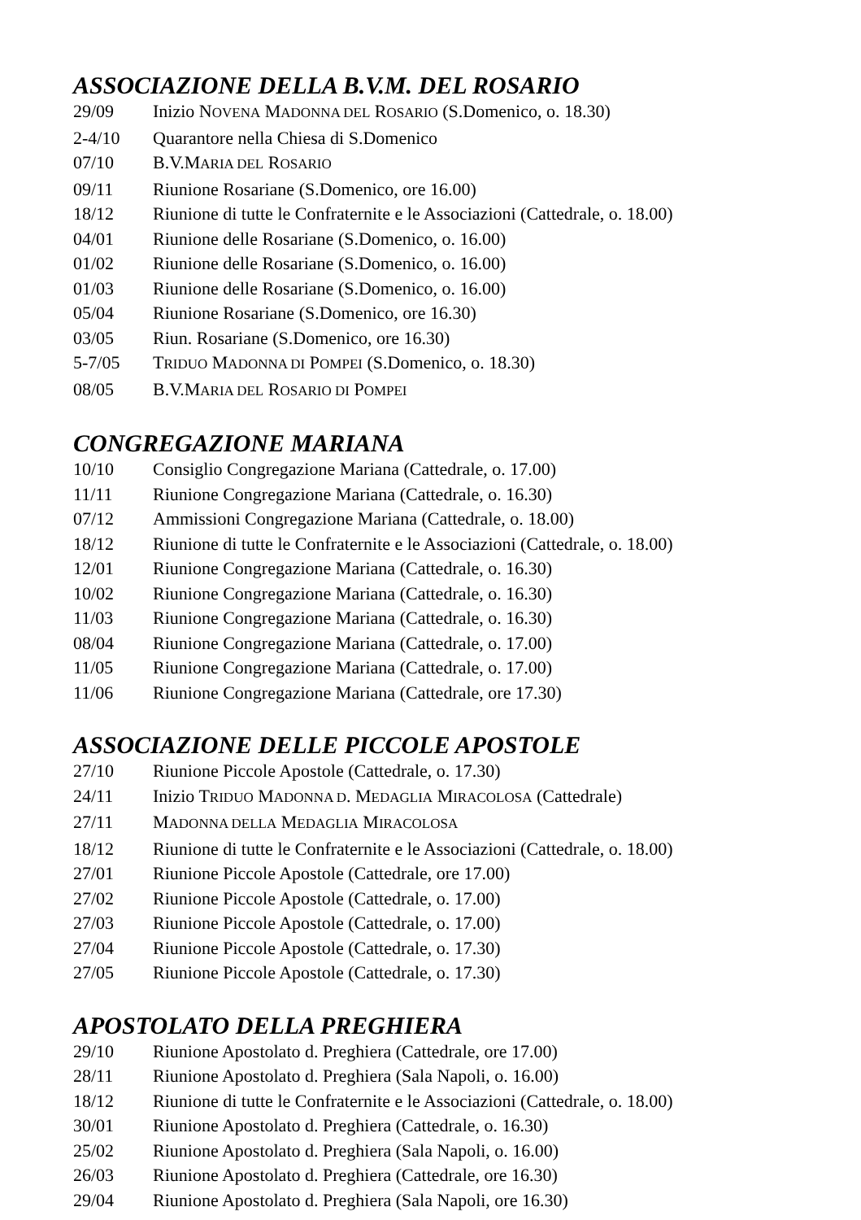ASSOCIAZIONE DELLA B.V.M. DEL ROSARIO
29/09 Inizio NOVENA MADONNA DEL ROSARIO (S.Domenico, o. 18.30)
2-4/10 Quarantore nella Chiesa di S.Domenico
07/10 B.V.MARIA DEL ROSARIO
09/11 Riunione Rosariane (S.Domenico, ore 16.00)
18/12 Riunione di tutte le Confraternite e le Associazioni (Cattedrale, o. 18.00)
04/01 Riunione delle Rosariane (S.Domenico, o. 16.00)
01/02 Riunione delle Rosariane (S.Domenico, o. 16.00)
01/03 Riunione delle Rosariane (S.Domenico, o. 16.00)
05/04 Riunione Rosariane (S.Domenico, ore 16.30)
03/05 Riun. Rosariane (S.Domenico, ore 16.30)
5-7/05 TRIDUO MADONNA DI POMPEI (S.Domenico, o. 18.30)
08/05 B.V.MARIA DEL ROSARIO DI POMPEI
CONGREGAZIONE MARIANA
10/10 Consiglio Congregazione Mariana (Cattedrale, o. 17.00)
11/11 Riunione Congregazione Mariana (Cattedrale, o. 16.30)
07/12 Ammissioni Congregazione Mariana (Cattedrale, o. 18.00)
18/12 Riunione di tutte le Confraternite e le Associazioni (Cattedrale, o. 18.00)
12/01 Riunione Congregazione Mariana (Cattedrale, o. 16.30)
10/02 Riunione Congregazione Mariana (Cattedrale, o. 16.30)
11/03 Riunione Congregazione Mariana (Cattedrale, o. 16.30)
08/04 Riunione Congregazione Mariana (Cattedrale, o. 17.00)
11/05 Riunione Congregazione Mariana (Cattedrale, o. 17.00)
11/06 Riunione Congregazione Mariana (Cattedrale, ore 17.30)
ASSOCIAZIONE DELLE PICCOLE APOSTOLE
27/10 Riunione Piccole Apostole (Cattedrale, o. 17.30)
24/11 Inizio TRIDUO MADONNA D. MEDAGLIA MIRACOLOSA (Cattedrale)
27/11 MADONNA DELLA MEDAGLIA MIRACOLOSA
18/12 Riunione di tutte le Confraternite e le Associazioni (Cattedrale, o. 18.00)
27/01 Riunione Piccole Apostole (Cattedrale, ore 17.00)
27/02 Riunione Piccole Apostole (Cattedrale, o. 17.00)
27/03 Riunione Piccole Apostole (Cattedrale, o. 17.00)
27/04 Riunione Piccole Apostole (Cattedrale, o. 17.30)
27/05 Riunione Piccole Apostole (Cattedrale, o. 17.30)
APOSTOLATO DELLA PREGHIERA
29/10 Riunione Apostolato d. Preghiera (Cattedrale, ore 17.00)
28/11 Riunione Apostolato d. Preghiera (Sala Napoli, o. 16.00)
18/12 Riunione di tutte le Confraternite e le Associazioni (Cattedrale, o. 18.00)
30/01 Riunione Apostolato d. Preghiera (Cattedrale, o. 16.30)
25/02 Riunione Apostolato d. Preghiera (Sala Napoli, o. 16.00)
26/03 Riunione Apostolato d. Preghiera (Cattedrale, ore 16.30)
29/04 Riunione Apostolato d. Preghiera (Sala Napoli, ore 16.30)